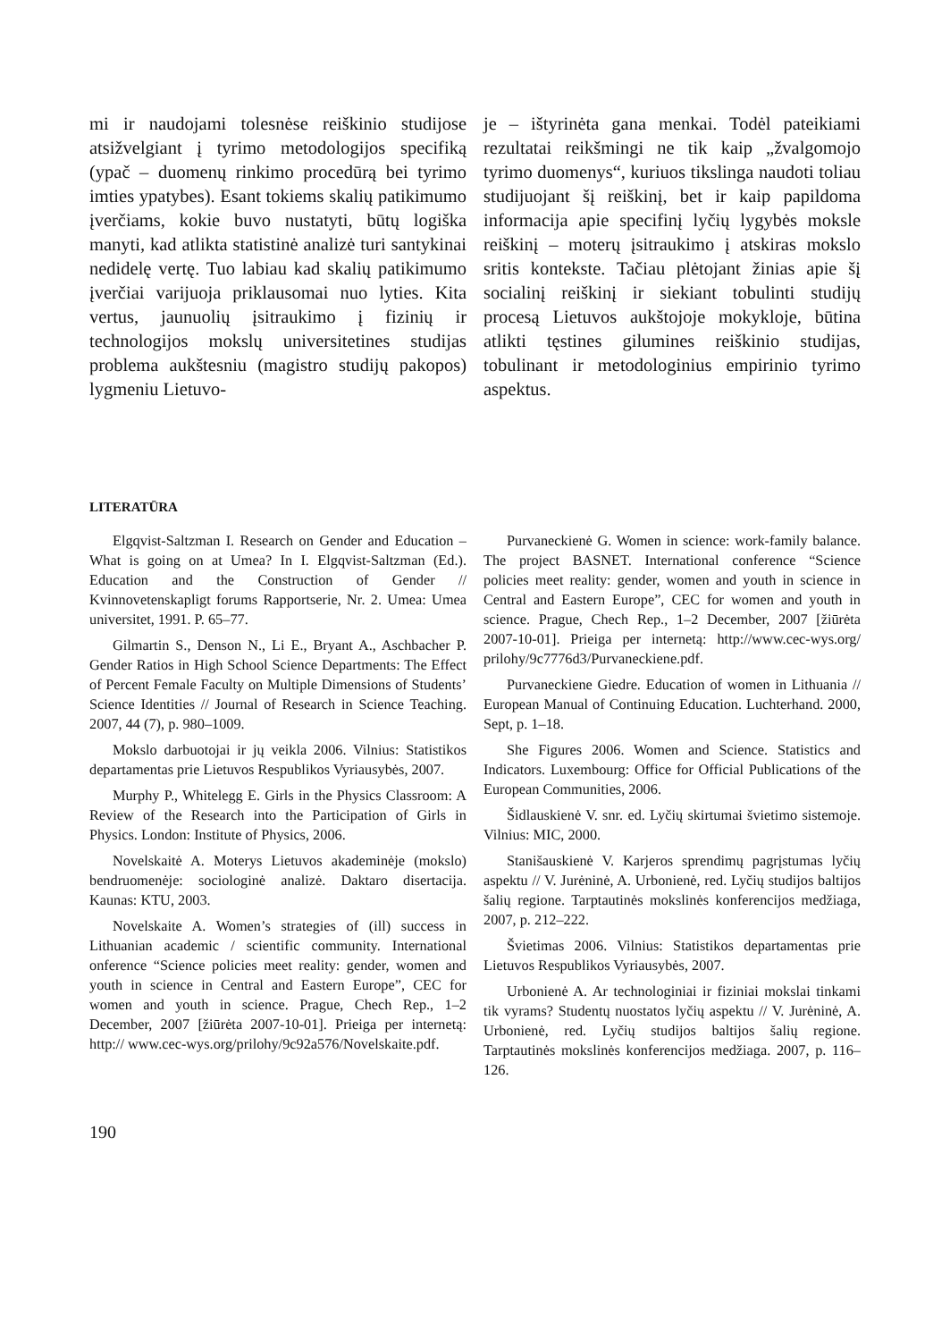mi ir naudojami tolesnėse reiškinio studijose atsižvelgiant į tyrimo metodologijos specifiką (ypač – duomenų rinkimo procedūrą bei tyrimo imties ypatybes). Esant tokiems skalių patikimumo įverčiams, kokie buvo nustatyti, būtų logiška manyti, kad atlikta statistinė analizė turi santykinai nedidelę vertę. Tuo labiau kad skalių patikimumo įverčiai varijuoja priklausomai nuo lyties. Kita vertus, jaunuolių įsitraukimo į fizinių ir technologijos mokslų universitetines studijas problema aukštesniu (magistro studijų pakopos) lygmeniu Lietuvo-
je – ištyrinėta gana menkai. Todėl pateikiami rezultatai reikšmingi ne tik kaip „žvalgomojo tyrimo duomenys“, kuriuos tikslinga naudoti toliau studijuojant šį reiškinį, bet ir kaip papildoma informacija apie specifinį lyčių lygybės moksle reiškinį – moterų įsitraukimo į atskiras mokslo sritis kontekste. Tačiau plėtojant žinias apie šį socialinį reiškinį ir siekiant tobulinti studijų procesą Lietuvos aukštojoje mokykloje, būtina atlikti tęstines gilumines reiškinio studijas, tobulinant ir metodologinius empirinio tyrimo aspektus.
LITERATŪRA
Elgqvist-Saltzman I. Research on Gender and Education – What is going on at Umea? In I. Elgqvist-Saltzman (Ed.). Education and the Construction of Gender // Kvinnovetenskapligt forums Rapportserie, Nr. 2. Umea: Umea universitet, 1991. P. 65–77.
Gilmartin S., Denson N., Li E., Bryant A., Aschbacher P. Gender Ratios in High School Science Departments: The Effect of Percent Female Faculty on Multiple Dimensions of Students’ Science Identities // Journal of Research in Science Teaching. 2007, 44 (7), p. 980–1009.
Mokslo darbuotojai ir jų veikla 2006. Vilnius: Statistikos departamentas prie Lietuvos Respublikos Vyriausybės, 2007.
Murphy P., Whitelegg E. Girls in the Physics Classroom: A Review of the Research into the Participation of Girls in Physics. London: Institute of Physics, 2006.
Novelskaitė A. Moterys Lietuvos akademinėje (mokslo) bendruomenėje: sociologinė analizė. Daktaro disertacija. Kaunas: KTU, 2003.
Novelskaite A. Women’s strategies of (ill) success in Lithuanian academic / scientific community. International onference “Science policies meet reality: gender, women and youth in science in Central and Eastern Europe”, CEC for women and youth in science. Prague, Chech Rep., 1–2 December, 2007 [žiūrėta 2007-10-01]. Prieiga per internetą: http:// www.cec-wys.org/prilohy/9c92a576/Novelskaite.pdf.
Purvaneckienė G. Women in science: work-family balance. The project BASNET. International conference “Science policies meet reality: gender, women and youth in science in Central and Eastern Europe”, CEC for women and youth in science. Prague, Chech Rep., 1–2 December, 2007 [žiūrėta 2007-10-01]. Prieiga per internetą: http://www.cec-wys.org/ prilohy/9c7776d3/Purvaneckiene.pdf.
Purvaneckiene Giedre. Education of women in Lithuania // European Manual of Continuing Education. Luchterhand. 2000, Sept, p. 1–18.
She Figures 2006. Women and Science. Statistics and Indicators. Luxembourg: Office for Official Publications of the European Communities, 2006.
Šidlauskienė V. snr. ed. Lyčių skirtumai švietimo sistemoje. Vilnius: MIC, 2000.
Stanišauskienė V. Karjeros sprendimų pagrįstumas lyčių aspektu // V. Jurėninė, A. Urbonienė, red. Lyčių studijos baltijos šalių regione. Tarptautinės mokslinės konferencijos medžiaga, 2007, p. 212–222.
Švietimas 2006. Vilnius: Statistikos departamentas prie Lietuvos Respublikos Vyriausybės, 2007.
Urbonienė A. Ar technologiniai ir fiziniai mokslai tinkami tik vyrams? Studentų nuostatos lyčių aspektu // V. Jurėninė, A. Urbonienė, red. Lyčių studijos baltijos šalių regione. Tarptautinės mokslinės konferencijos medžiaga. 2007, p. 116–126.
190